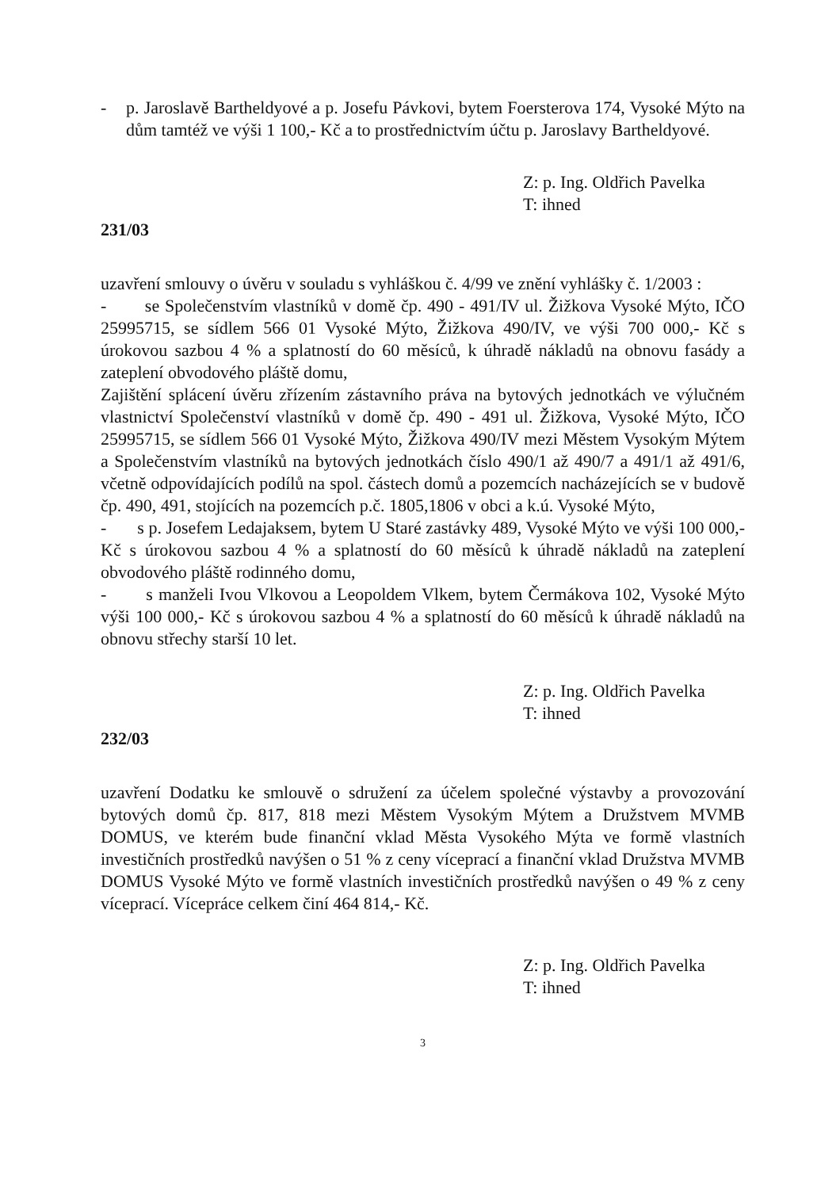- p. Jaroslavě Bartheldyové a p. Josefu Pávkovi, bytem Foersterova 174, Vysoké Mýto na dům tamtéž ve výši 1 100,- Kč a to prostřednictvím účtu p. Jaroslavy Bartheldyové.
Z: p. Ing. Oldřich Pavelka
T: ihned
231/03
uzavření smlouvy o úvěru v souladu s vyhláškou č. 4/99 ve znění vyhlášky č. 1/2003 :
- se Společenstvím vlastníků v domě čp. 490 - 491/IV ul. Žižkova Vysoké Mýto, IČO 25995715, se sídlem 566 01 Vysoké Mýto, Žižkova 490/IV, ve výši 700 000,- Kč s úrokovou sazbou 4 % a splatností do 60 měsíců, k úhradě nákladů na obnovu fasády a zateplení obvodového pláště domu,
Zajištění splácení úvěru zřízením zástavního práva na bytových jednotkách ve výlučném vlastnictví Společenství vlastníků v domě čp. 490 - 491 ul. Žižkova, Vysoké Mýto, IČO 25995715, se sídlem 566 01 Vysoké Mýto, Žižkova 490/IV mezi Městem Vysokým Mýtem a Společenstvím vlastníků na bytových jednotkách číslo 490/1 až 490/7 a 491/1 až 491/6, včetně odpovídajících podílů na spol. částech domů a pozemcích nacházejících se v budově čp. 490, 491, stojících na pozemcích p.č. 1805,1806 v obci a k.ú. Vysoké Mýto,
- s p. Josefem Ledajaksem, bytem U Staré zastávky 489, Vysoké Mýto ve výši 100 000,- Kč s úrokovou sazbou 4 % a splatností do 60 měsíců k úhradě nákladů na zateplení obvodového pláště rodinného domu,
- s manželi Ivou Vlkovou a Leopoldem Vlkem, bytem Čermákova 102, Vysoké Mýto výši 100 000,- Kč s úrokovou sazbou 4 % a splatností do 60 měsíců k úhradě nákladů na obnovu střechy starší 10 let.
Z: p. Ing. Oldřich Pavelka
T: ihned
232/03
uzavření Dodatku ke smlouvě o sdružení za účelem společné výstavby a provozování bytových domů čp. 817, 818 mezi Městem Vysokým Mýtem a Družstvem MVMB DOMUS, ve kterém bude finanční vklad Města Vysokého Mýta ve formě vlastních investičních prostředků navýšen o 51 % z ceny víceprací a finanční vklad Družstva MVMB DOMUS Vysoké Mýto ve formě vlastních investičních prostředků navýšen o 49 % z ceny víceprací. Vícepráce celkem činí 464 814,- Kč.
Z: p. Ing. Oldřich Pavelka
T: ihned
3